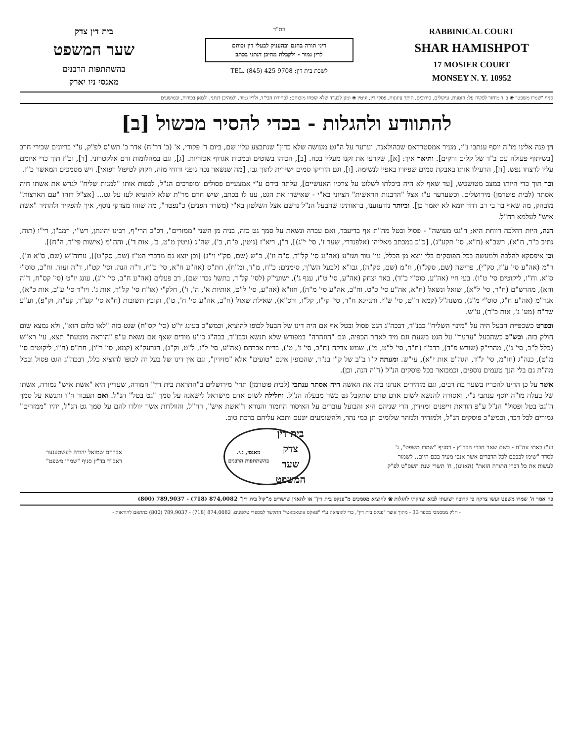בית דין צדק
שער המשפט
בהשתתפות הרבנים
מאנסי ניו יארק
בס"ד
דיני תורה בחנם ובהעניק לבעלי דין זכותם
לדין גמור - ולקבלת מהיכן דנתני בכתב
לשכת בית דין: TEL. (845) 425 9708
RABBINICAL COURT
SHAR HAMISHPOT
17 MOSIER COURT
MONSEY N. Y. 10952
סניף "שמרו משפט" ❀ ב"ד מוחזר לפקוח על: הזמנות, עיקולים, סירובים, היתר עיגונות, פסקי דין, וגיטין ❀ ומגן לבע"ד שלא קופחו מזכותם: לבחירת הבי"ד, ולדין גמור, ולמהיכן דנתני, ולמאן בכורות, ובמושעים
להתוודע ולהגלות - בכדי להסיר מכשול [ב]
הן פנה אלינו מו"ה יוסף ענתבי נ"י, מעיר אמסטרדאם שבהולאנד, וערער על ה"גט מעושה שלא כדין" שנתבצע עליו שם, ביום ד' פקודי, א' (ב' דר"ח) אדר ב' תש"ס לפ"ק, ע"י בריונים שכירי חרב [בשיתוף פעולה עם ב"ד של קלים ורקים]. ותיאר איך: [א], שקרעו את זקנו מעליו בכח. [ב], הכוהו בשוטים ובמכות אגרוף אכזריות. [ג], וגם במהלומות זרם אלקטרוני. [ד], וכ"ז תוך כדי איומם עליו לרצחו נפש. [ה], הרעילו אותו באבקת סמים שפיזרו באפיו לנשימה. [ו], וגם הזריקו סמים ישירית לתוך גבו, [מה שנשאר נכה גופני ורוחי מזה, וזקוק לטיפול רפואי]. ויש מסמכים המאשר כ"ז.
וכך תוך כדי היותו במצב מטושטש, [עד שאף לא היה ביכלתו לשלוט על צרכיו האנושיים], עלתה בידם ע"י אמצעיים פסולים ומופרכים הנ"ל, לכפות אותו "למנות שליח" לגרש את אשתו חיה אסתר (לבית פוטרמן) מירושלים. וכשערער ע"ז אצל "הרבנות הראשית" הציוני בא"י - שאישרו את הגט, ענו לו בכתב, שיש חרם מר"ת שלא להוציא לעז על גט... [אצ"ל דזהו "עם הארצות" מובהק, מה שאף בר בי רב דחד יומא לא יאמר כן]. וביותר נזדעזענו, בראותינו שהבעל הנ"ל נרשם אצל השלטון בא"י (משרד הפנים) כ"נפטר", מה שזהו מצדקי נוסף, איך להפקיר ולהתיר "אשת איש" לעלמא רח"ל.
הנה, היות דהלכה רווחת היא; ד"גט מעושה" - פסול ובטל מה"ת אף בדיעבד, ואם עברה ונשאת על סמך גט כזה, בניה מן השני "ממזרים", דכ"כ הרי"ף, רבינו יהונתן, רש"י, רמב"ן, רי"ו (תוה, נתיב כ"ד, ח"א), רשב"א (ח"א, סי' תקע"ג), [כ"כ במכתב מאליהו (אלפנדרי, שער ז', סי' י"ג)], ר"ן, ריא"ז (גיטין, פ"ח, ב'), שה"ג (גיטין מ"ט, ב', אות ד'), והה"מ (אישות פי"ד, ה"ח)].
וכן איפסקא להלכה ולמעשה בכל הפוסקים בלי יוצא מן הכלל, עי' טור ושו"ע (אה"ע סי' קל"ד, ס"ה וז'), ב"ש (שם, סק"י וי"ג) [וכן יוצא גם מדברי הט"ז (שם, סק"ט)], ערוה"ש (שם, ס"א וג'), ד"מ (אה"ע סי' ע"ז, סק"י), פרישה (שם, סקל"ו), ח"מ (שם, סק"ה), גבו"א (לבעל הש"ך, סימנים: כ"ח, מ"ד, ומ"ח), חת"ס (אה"ע ח"א, סי' כ"ח, ד"ה הנה. וסי' קט"ז, ד"ה ועוד. וח"ב, סוס"י ס"א. וח"ו, ליקוטים סי' ט"ו). בעי חיי (אה"ע, סוס"י כ"ד), באר יצחק (אה"ע, סי' ט"ז, ענף ג'), ישועי"ק (לסי' קל"ד, בתשו' נכדו שם), רב פעלים (אה"ע ח"ב, סי' י"ג), עונג יו"ט (סי' קס"ח, ד"ה והא), מהרש"ם (ח"ד, סי' ל"א), שואל ונשאל (ח"א, אה"ע סי' כ"ט. וח"ב, אה"ע סי' מ"ה), חזו"א (אה"ע, סי' ל"ט, אותיות א', ה', ו'), חלק"י (או"ח סי' קל"ד, אות ג'. ויו"ד סי' ע"ב, אות כ"א), אגר"מ (אה"ע ח"ג, סוס"י מ"ג), משנה"ל (קמא ח"ט, סי' ש"י. ותניינא ח"ד, סי' קי"ז, קל"ו, ורס"א), שאילת שאול (ח"ב, אה"ע סי' ח', ט'), וקובץ תשובות (ח"א סי' קע"ד, קע"ח, וק"פ), וע"ע שד"ח (מע' ג', אות כ"ד), ע"ש.
ובפרט כשכפיית הבעל היה על "מינוי השליח" כבנ"ד, דבכה"ג הגט פסול ובטל אף אם היה דינו של הבעל לכופו להוציא, וכמש"כ בעונג יו"ט (סי' קס"ח) שגט כזה "לאו כלום הוא", ולא נמצא שום חולק בזה. וכש"כ כשהבעל "ערער" על הגט בשעת וגם מיד לאחר הכפיה, וגם "הוזהרה" במפורש שלא תנשא וכבנ"ד, בכה"ג כו"ע מודים שאף אם נשאת ע"פ "הוראה מוטעת" תצא, עי' רא"ש (כלל ל"ב, סי' ג'), מהרי"ק (שורש פ"ד), רדב"ז (ח"ד, סי' ל"ט, מ'), שמש צדקה (ח"ב, סי' ז', ט'), ברית אברהם (אה"ע, סי' ל"ז, ל"ט, וק"ג), הגרעק"א (קמא, סי' ר"ו), חת"ס (ח"ו, ליקוטים סי' מ"ט), כנה"ג (חו"מ, סי' ל"ד, הגה"ט אות י"א), עי"ש. ומעתה ק"ו ב"ב של ק"ו בנ"ד, שהכופין אינם "טועים" אלא "מזידין", וגם אין דינו של בעל זה לכופו להוציא כלל, דבכה"ג הגט פסול ובטל מה"ת גם בלי הנך טעמים נוספים, וכמבואר בכל פוסקים הנ"ל (ד"ה הנה, וכן).
אשר על כן הרינו להכריז בשער בת רבים, וגם מזהירים אנחנו בזה את האשה חיה אסתר ענתבי (לבית פוטרמן) תחי' מירושלים ב"התראת בית דין" חמורה, שעדיין היא "אשת איש" גמורה, אשתו של בעלה מו"ה יוסף ענתבי נ"י, ואסורה להנשא לשום אדם טרם שתקבל גט כשר מבעלה הנ"ל. וחלילה לשום אדם מישראל לישאנה על סמך "גט בטל" הנ"ל. ואם תעבור ח"ו ותנשא על סמך ה"גט בטל ופסול" הנ"ל ע"פ הוראת זייפנים ומזידין, הרי שניהם היא והבועל עוברים על האיסור החמור והנורא ד"אשת איש", רח"ל, והוולדות אשר יוולדו להם על סמך גט הנ"ל, יהיו "ממזרים" גמורים לכל דבר, וכמש"כ פוסקים הנ"ל, ולמזהיר ולנזהר שלומים תן כמי נהר, ולהשומעים יונעם ותבא עליהם ברכת טוב.
וע"ז באתי עה"ח - בשם שאר חברי הבד"ץ - דסניף "שמרו משפט", ג' לסדר "שימו לבבכם לכל הדברים אשר אנכי מעיד בכם היום.. לשמור לעשות את כל דברי התורה הזאת" (האזינו), ח' תשרי שנת תשס"ט לפ"ק
בית דין צדק
שער המשפט
מאנסי, נ.י. בהשתתפות הרבנים
אברהם שמואל יהודה לעשטענער
ראב"ד בד"ץ סניף "שמרו משפט"
כה אמר ה' שמרו משפט ועשו צדקה כי קרובה ישועתי לבוא וצדקתי להגלות ❀ להוציא מסמכים מ"פנקס בית דין" או להאזין שישרים מ"קול בית דין" 874,0082 (718) - 789,9037 (800)
- חלק ממסמכי מספר 33 - מתוך אוצר "פנקס בית דין", כדי להוציאה ע"י "פאקס אוטאמאטי" התקשר למספרי טלפונים: 874,0082 (718) - 789,9037 (800) בהתאם להוראות -